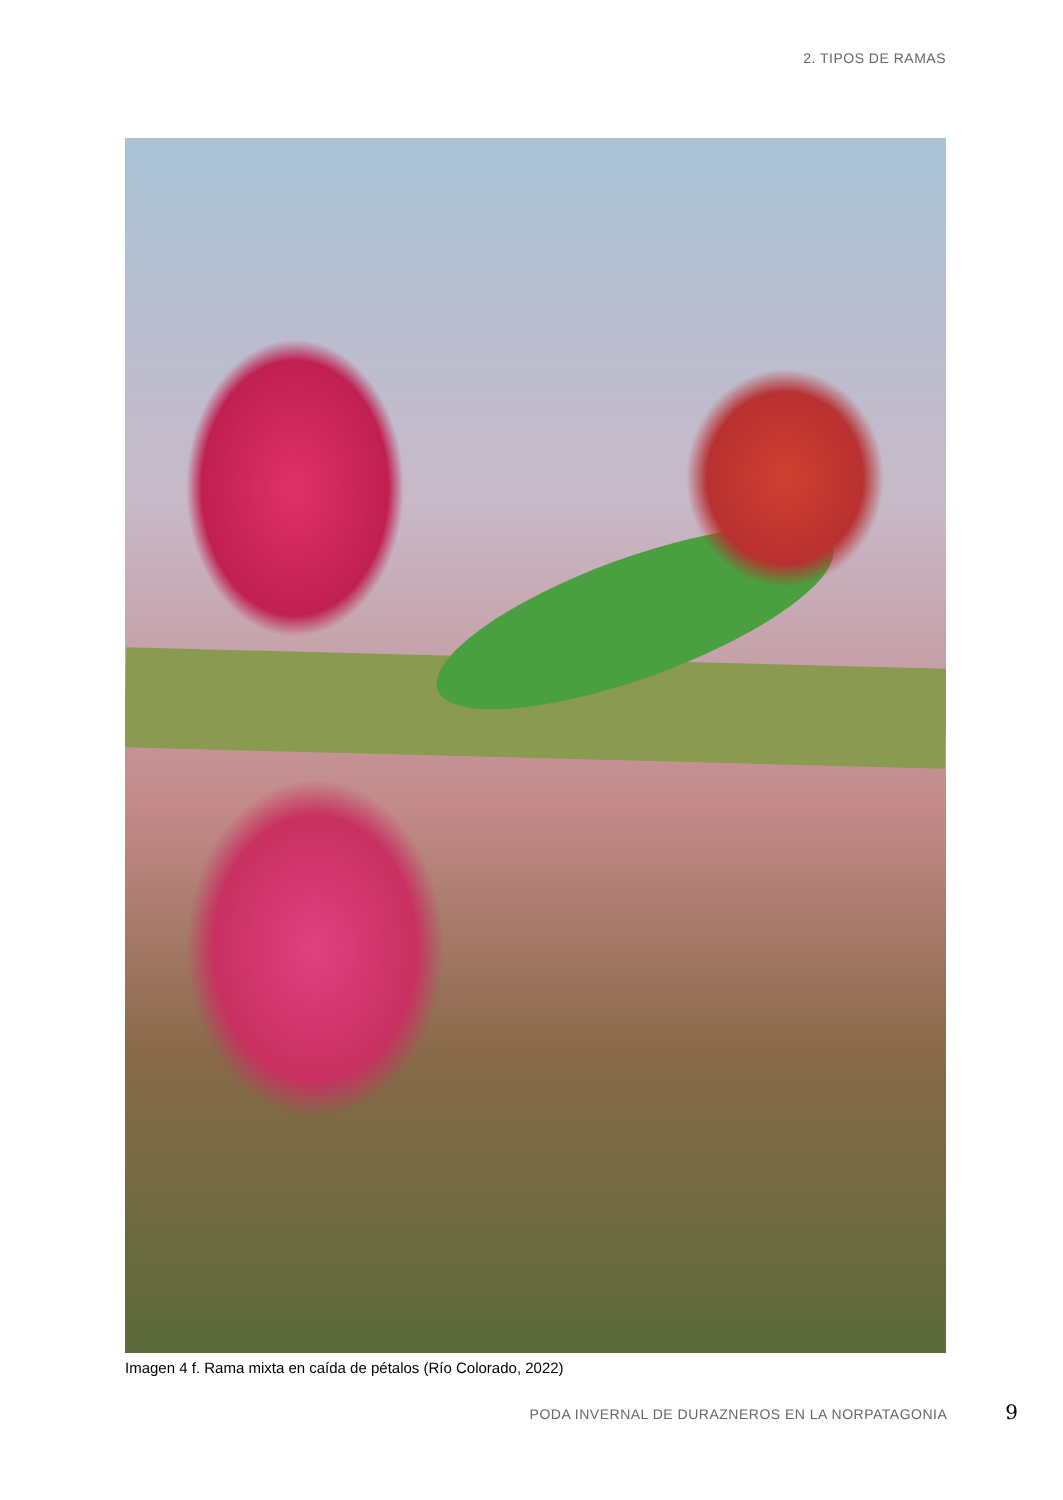2. TIPOS DE RAMAS
Imagen 4 f. Rama mixta en caída de pétalos (Río Colorado, 2022)
PODA INVERNAL DE DURAZNEROS EN LA NORPATAGONIA 9